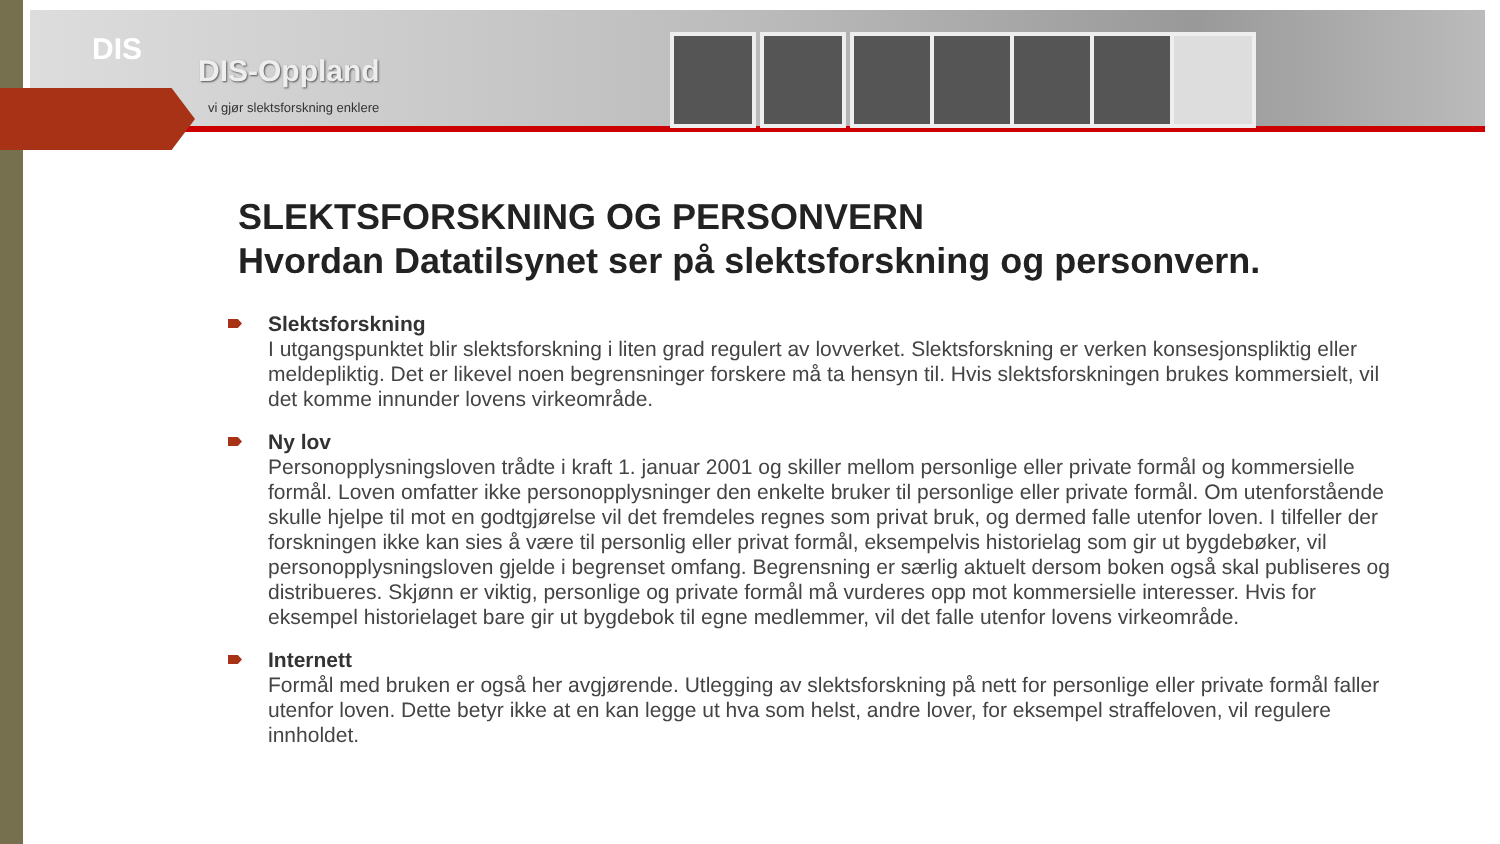DIS
DIS-Oppland
vi gjør slektsforskning enklere
SLEKTSFORSKNING OG PERSONVERN
Hvordan Datatilsynet ser på slektsforskning og personvern.
Slektsforskning
I utgangspunktet blir slektsforskning i liten grad regulert av lovverket. Slektsforskning er verken konsesjonspliktig eller meldepliktig. Det er likevel noen begrensninger forskere må ta hensyn til. Hvis slektsforskningen brukes kommersielt, vil det komme innunder lovens virkeområde.
Ny lov
Personopplysningsloven trådte i kraft 1. januar 2001 og skiller mellom personlige eller private formål og kommersielle formål. Loven omfatter ikke personopplysninger den enkelte bruker til personlige eller private formål. Om utenforstående skulle hjelpe til mot en godtgjørelse vil det fremdeles regnes som privat bruk, og dermed falle utenfor loven. I tilfeller der forskningen ikke kan sies å være til personlig eller privat formål, eksempelvis historielag som gir ut bygdebøker, vil personopplysningsloven gjelde i begrenset omfang. Begrensning er særlig aktuelt dersom boken også skal publiseres og distribueres. Skjønn er viktig, personlige og private formål må vurderes opp mot kommersielle interesser. Hvis for eksempel historielaget bare gir ut bygdebok til egne medlemmer, vil det falle utenfor lovens virkeområde.
Internett
Formål med bruken er også her avgjørende. Utlegging av slektsforskning på nett for personlige eller private formål faller utenfor loven. Dette betyr ikke at en kan legge ut hva som helst, andre lover, for eksempel straffeloven, vil regulere innholdet.